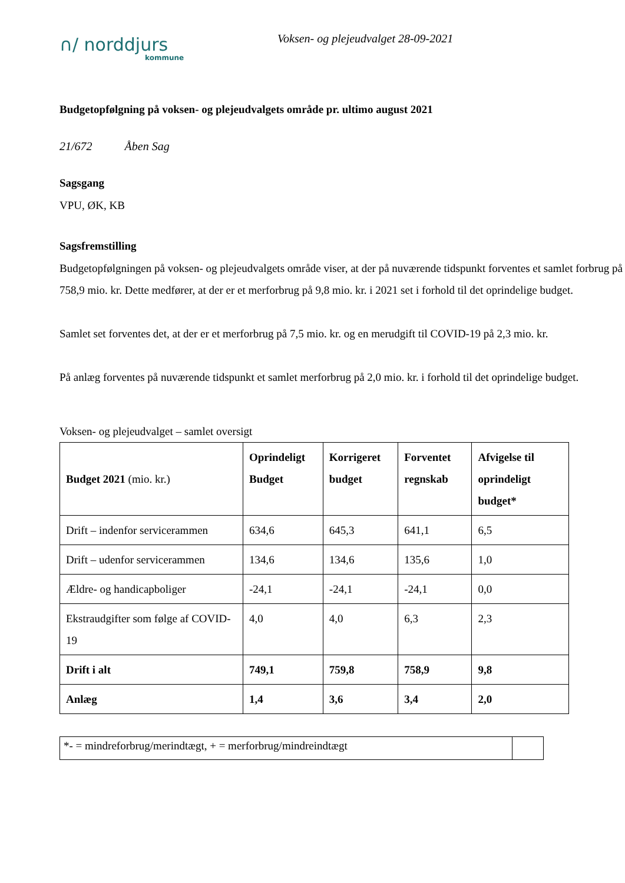∩/ norddjurs
kommune
Voksen- og plejeudvalget 28-09-2021
Budgetopfølgning på voksen- og plejeudvalgets område pr. ultimo august 2021
21/672 Åben Sag
Sagsgang
VPU, ØK, KB
Sagsfremstilling
Budgetopfølgningen på voksen- og plejeudvalgets område viser, at der på nuværende tidspunkt forventes et samlet forbrug på 758,9 mio. kr. Dette medfører, at der er et merforbrug på 9,8 mio. kr. i 2021 set i forhold til det oprindelige budget.
Samlet set forventes det, at der er et merforbrug på 7,5 mio. kr. og en merudgift til COVID-19 på 2,3 mio. kr.
På anlæg forventes på nuværende tidspunkt et samlet merforbrug på 2,0 mio. kr. i forhold til det oprindelige budget.
Voksen- og plejeudvalget – samlet oversigt
| Budget 2021 (mio. kr.) | Oprindeligt Budget | Korrigeret budget | Forventet regnskab | Afvigelse til oprindeligt budget* |
| --- | --- | --- | --- | --- |
| Drift – indenfor servicerammen | 634,6 | 645,3 | 641,1 | 6,5 |
| Drift – udenfor servicerammen | 134,6 | 134,6 | 135,6 | 1,0 |
| Ældre- og handicapboliger | -24,1 | -24,1 | -24,1 | 0,0 |
| Ekstraudgifter som følge af COVID-19 | 4,0 | 4,0 | 6,3 | 2,3 |
| Drift i alt | 749,1 | 759,8 | 758,9 | 9,8 |
| Anlæg | 1,4 | 3,6 | 3,4 | 2,0 |
| *- = mindreforbrug/merindtægt, + = merforbrug/mindreindtægt | |